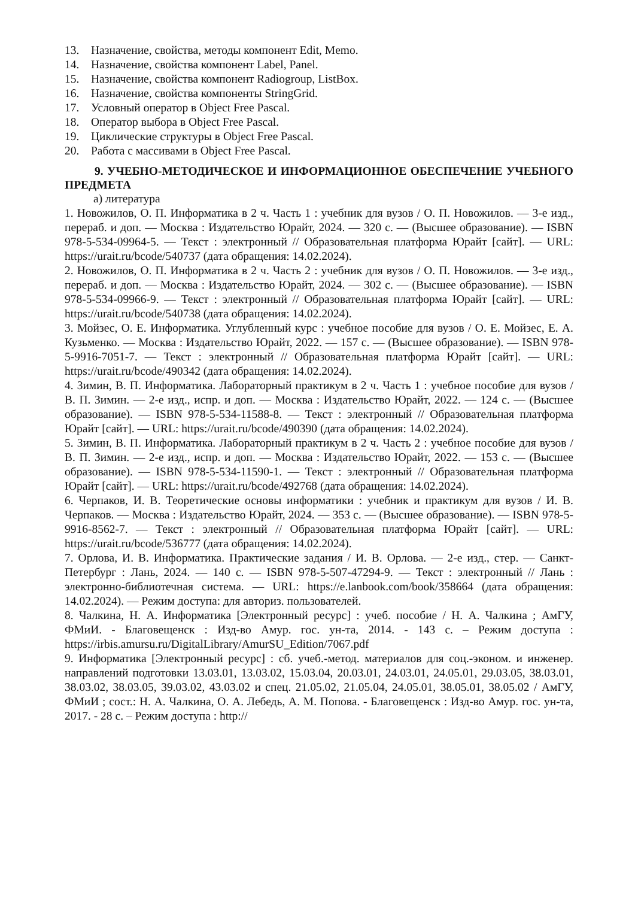13. Назначение, свойства, методы компонент Edit, Memo.
14. Назначение, свойства компонент Label, Panel.
15. Назначение, свойства компонент Radiogroup, ListBox.
16. Назначение, свойства компоненты StringGrid.
17. Условный оператор в Object Free Pascal.
18. Оператор выбора в Object Free Pascal.
19. Циклические структуры в Object Free Pascal.
20. Работа с массивами в Object Free Pascal.
9. УЧЕБНО-МЕТОДИЧЕСКОЕ И ИНФОРМАЦИОННОЕ ОБЕСПЕЧЕНИЕ УЧЕБНОГО ПРЕДМЕТА
а) литература
1. Новожилов, О. П. Информатика в 2 ч. Часть 1 : учебник для вузов / О. П. Новожилов. — 3-е изд., перераб. и доп. — Москва : Издательство Юрайт, 2024. — 320 с. — (Высшее образование). — ISBN 978-5-534-09964-5. — Текст : электронный // Образовательная платформа Юрайт [сайт]. — URL: https://urait.ru/bcode/540737 (дата обращения: 14.02.2024).
2. Новожилов, О. П. Информатика в 2 ч. Часть 2 : учебник для вузов / О. П. Новожилов. — 3-е изд., перераб. и доп. — Москва : Издательство Юрайт, 2024. — 302 с. — (Высшее образование). — ISBN 978-5-534-09966-9. — Текст : электронный // Образовательная платформа Юрайт [сайт]. — URL: https://urait.ru/bcode/540738 (дата обращения: 14.02.2024).
3. Мойзес, О. Е. Информатика. Углубленный курс : учебное пособие для вузов / О. Е. Мойзес, Е. А. Кузьменко. — Москва : Издательство Юрайт, 2022. — 157 с. — (Высшее образование). — ISBN 978-5-9916-7051-7. — Текст : электронный // Образовательная платформа Юрайт [сайт]. — URL: https://urait.ru/bcode/490342 (дата обращения: 14.02.2024).
4. Зимин, В. П. Информатика. Лабораторный практикум в 2 ч. Часть 1 : учебное пособие для вузов / В. П. Зимин. — 2-е изд., испр. и доп. — Москва : Издательство Юрайт, 2022. — 124 с. — (Высшее образование). — ISBN 978-5-534-11588-8. — Текст : электронный // Образовательная платформа Юрайт [сайт]. — URL: https://urait.ru/bcode/490390 (дата обращения: 14.02.2024).
5. Зимин, В. П. Информатика. Лабораторный практикум в 2 ч. Часть 2 : учебное пособие для вузов / В. П. Зимин. — 2-е изд., испр. и доп. — Москва : Издательство Юрайт, 2022. — 153 с. — (Высшее образование). — ISBN 978-5-534-11590-1. — Текст : электронный // Образовательная платформа Юрайт [сайт]. — URL: https://urait.ru/bcode/492768 (дата обращения: 14.02.2024).
6. Черпаков, И. В. Теоретические основы информатики : учебник и практикум для вузов / И. В. Черпаков. — Москва : Издательство Юрайт, 2024. — 353 с. — (Высшее образование). — ISBN 978-5-9916-8562-7. — Текст : электронный // Образовательная платформа Юрайт [сайт]. — URL: https://urait.ru/bcode/536777 (дата обращения: 14.02.2024).
7. Орлова, И. В. Информатика. Практические задания / И. В. Орлова. — 2-е изд., стер. — Санкт-Петербург : Лань, 2024. — 140 с. — ISBN 978-5-507-47294-9. — Текст : электронный // Лань : электронно-библиотечная система. — URL: https://e.lanbook.com/book/358664 (дата обращения: 14.02.2024). — Режим доступа: для авториз. пользователей.
8. Чалкина, Н. А. Информатика [Электронный ресурс] : учеб. пособие / Н. А. Чалкина ; АмГУ, ФМиИ. - Благовещенск : Изд-во Амур. гос. ун-та, 2014. - 143 с. – Режим доступа : https://irbis.amursu.ru/DigitalLibrary/AmurSU_Edition/7067.pdf
9. Информатика [Электронный ресурс] : сб. учеб.-метод. материалов для соц.-эконом. и инженер. направлений подготовки 13.03.01, 13.03.02, 15.03.04, 20.03.01, 24.03.01, 24.05.01, 29.03.05, 38.03.01, 38.03.02, 38.03.05, 39.03.02, 43.03.02 и спец. 21.05.02, 21.05.04, 24.05.01, 38.05.01, 38.05.02 / АмГУ, ФМиИ ; сост.: Н. А. Чалкина, О. А. Лебедь, А. М. Попова. - Благовещенск : Изд-во Амур. гос. ун-та, 2017. - 28 с. – Режим доступа : http://